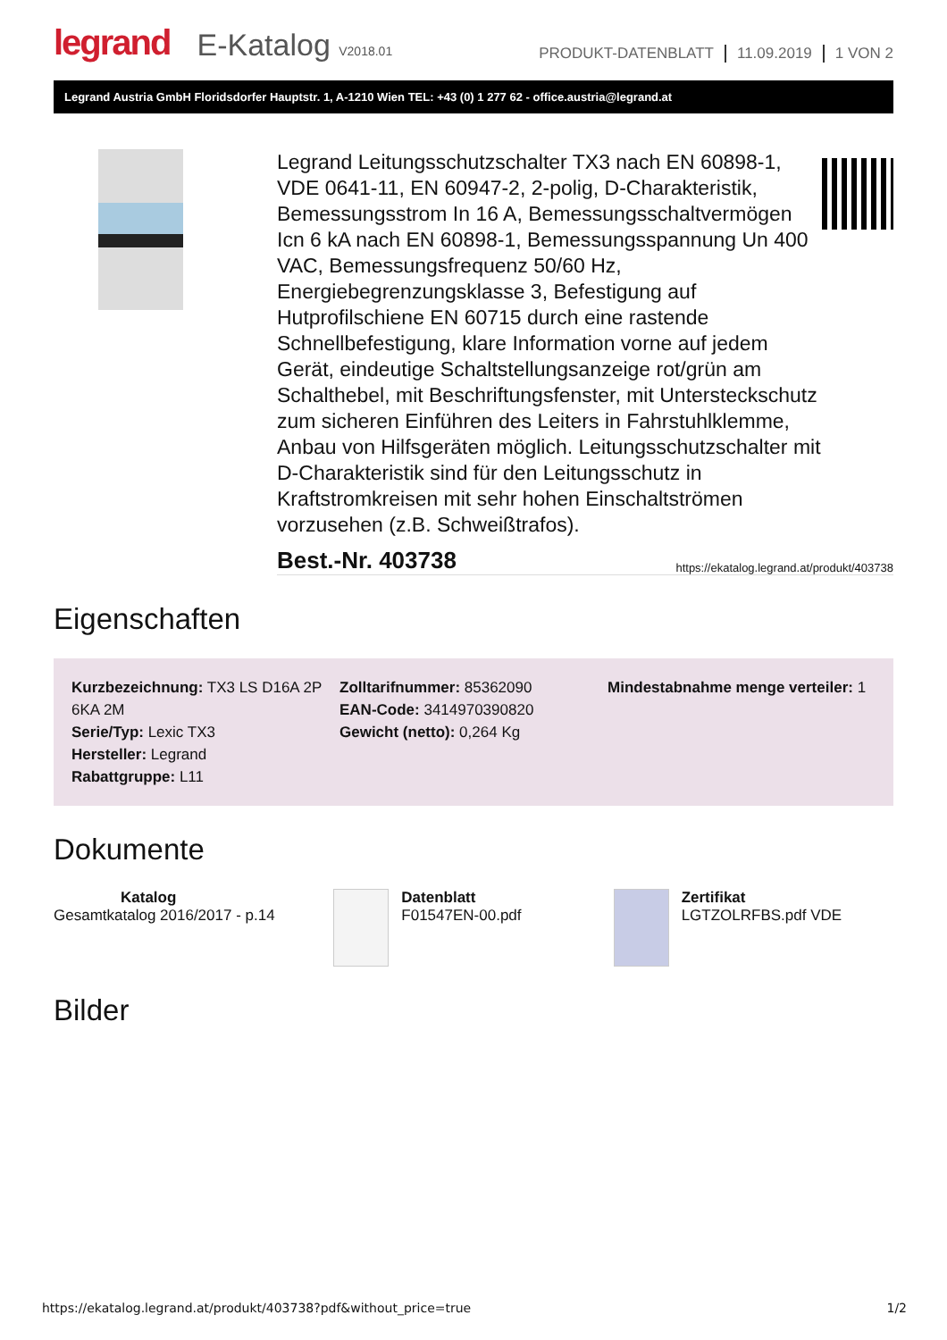legrand E-Katalog V2018.01
PRODUKT-DATENBLATT 11.09.2019 1 VON 2
Legrand Austria GmbH Floridsdorfer Hauptstr. 1, A-1210 Wien TEL: +43 (0) 1 277 62 - office.austria@legrand.at
Legrand Leitungsschutzschalter TX3 nach EN 60898-1, VDE 0641-11, EN 60947-2, 2-polig, D-Charakteristik, Bemessungsstrom In 16 A, Bemessungsschaltvermögen Icn 6 kA nach EN 60898-1, Bemessungsspannung Un 400 VAC, Bemessungsfrequenz 50/60 Hz, Energiebegrenzungsklasse 3, Befestigung auf Hutprofilschiene EN 60715 durch eine rastende Schnellbefestigung, klare Information vorne auf jedem Gerät, eindeutige Schaltstellungsanzeige rot/grün am Schalthebel, mit Beschriftungsfenster, mit Untersteckschutz zum sicheren Einführen des Leiters in Fahrstuhlklemme, Anbau von Hilfsgeräten möglich. Leitungsschutzschalter mit D-Charakteristik sind für den Leitungsschutz in Kraftstromkreisen mit sehr hohen Einschaltströmen vorzusehen (z.B. Schweißtrafos).
Best.-Nr. 403738 https://ekatalog.legrand.at/produkt/403738
Eigenschaften
Kurzbezeichnung: TX3 LS D16A 2P 6KA 2M
Serie/Typ: Lexic TX3
Hersteller: Legrand
Rabattgruppe: L11
Zolltarifnummer: 85362090
EAN-Code: 3414970390820
Gewicht (netto): 0,264 Kg
Mindestabnahme menge verteiler: 1
Dokumente
Katalog
Gesamtkatalog 2016/2017 - p.14
Datenblatt
F01547EN-00.pdf
Zertifikat
LGTZOLRFBS.pdf VDE
Bilder
https://ekatalog.legrand.at/produkt/403738?pdf&without_price=true 1/2